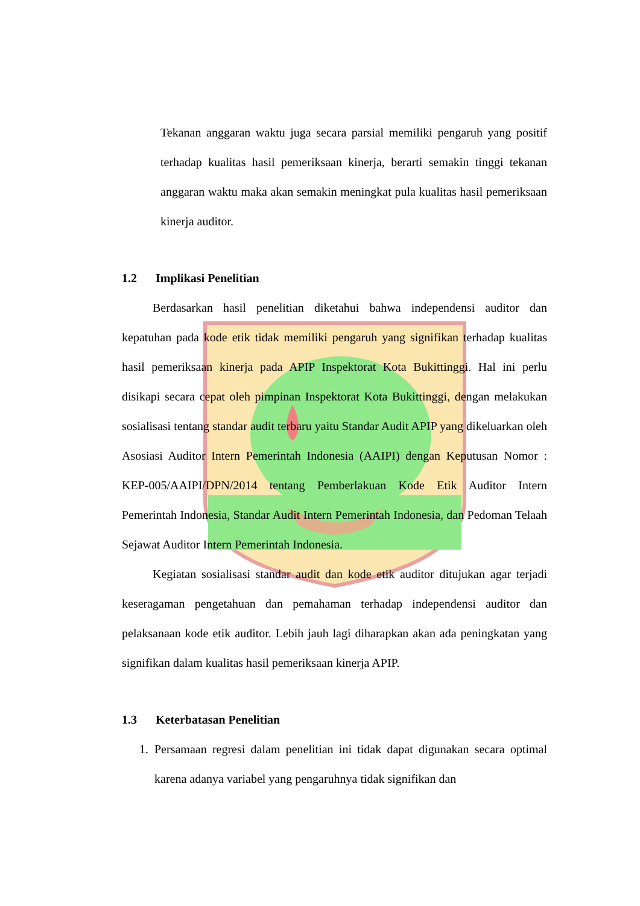Tekanan anggaran waktu juga secara parsial memiliki pengaruh yang positif terhadap kualitas hasil pemeriksaan kinerja, berarti semakin tinggi tekanan anggaran waktu maka akan semakin meningkat pula kualitas hasil pemeriksaan kinerja auditor.
1.2 Implikasi Penelitian
Berdasarkan hasil penelitian diketahui bahwa independensi auditor dan kepatuhan pada kode etik tidak memiliki pengaruh yang signifikan terhadap kualitas hasil pemeriksaan kinerja pada APIP Inspektorat Kota Bukittinggi. Hal ini perlu disikapi secara cepat oleh pimpinan Inspektorat Kota Bukittinggi, dengan melakukan sosialisasi tentang standar audit terbaru yaitu Standar Audit APIP yang dikeluarkan oleh Asosiasi Auditor Intern Pemerintah Indonesia (AAIPI) dengan Keputusan Nomor : KEP-005/AAIPI/DPN/2014 tentang Pemberlakuan Kode Etik Auditor Intern Pemerintah Indonesia, Standar Audit Intern Pemerintah Indonesia, dan Pedoman Telaah Sejawat Auditor Intern Pemerintah Indonesia.
Kegiatan sosialisasi standar audit dan kode etik auditor ditujukan agar terjadi keseragaman pengetahuan dan pemahaman terhadap independensi auditor dan pelaksanaan kode etik auditor. Lebih jauh lagi diharapkan akan ada peningkatan yang signifikan dalam kualitas hasil pemeriksaan kinerja APIP.
1.3 Keterbatasan Penelitian
1.
Persamaan regresi dalam penelitian ini tidak dapat digunakan secara optimal karena adanya variabel yang pengaruhnya tidak signifikan dan